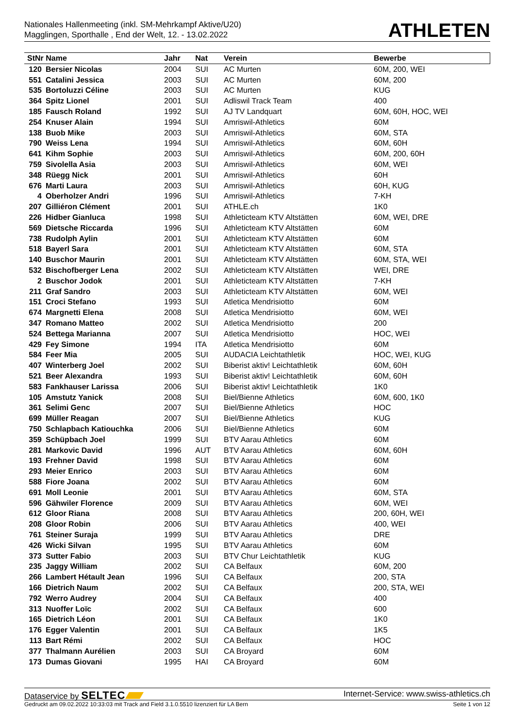Nationales Hallenmeeting (inkl. SM-Mehrkampf Aktive/U20)
Magglingen, Sporthalle , End der Welt, 12. - 13.02.2022
ATHLETEN
| StNr Name | | Jahr | Nat | Verein | Bewerbe |
| --- | --- | --- | --- | --- | --- |
| 120 | Bersier Nicolas | 2004 | SUI | AC Murten | 60M, 200, WEI |
| 551 | Catalini Jessica | 2003 | SUI | AC Murten | 60M, 200 |
| 535 | Bortoluzzi Céline | 2003 | SUI | AC Murten | KUG |
| 364 | Spitz Lionel | 2001 | SUI | Adliswil Track Team | 400 |
| 185 | Fausch Roland | 1992 | SUI | AJ TV Landquart | 60M, 60H, HOC, WEI |
| 254 | Knuser Alain | 1994 | SUI | Amriswil-Athletics | 60M |
| 138 | Buob Mike | 2003 | SUI | Amriswil-Athletics | 60M, STA |
| 790 | Weiss Lena | 1994 | SUI | Amriswil-Athletics | 60M, 60H |
| 641 | Kihm Sophie | 2003 | SUI | Amriswil-Athletics | 60M, 200, 60H |
| 759 | Sivolella Asia | 2003 | SUI | Amriswil-Athletics | 60M, WEI |
| 348 | Rüegg Nick | 2001 | SUI | Amriswil-Athletics | 60H |
| 676 | Marti Laura | 2003 | SUI | Amriswil-Athletics | 60H, KUG |
| 4 | Oberholzer Andri | 1996 | SUI | Amriswil-Athletics | 7-KH |
| 207 | Gilliéron Clément | 2001 | SUI | ATHLE.ch | 1K0 |
| 226 | Hidber Gianluca | 1998 | SUI | Athleticteam KTV Altstätten | 60M, WEI, DRE |
| 569 | Dietsche Riccarda | 1996 | SUI | Athleticteam KTV Altstätten | 60M |
| 738 | Rudolph Aylin | 2001 | SUI | Athleticteam KTV Altstätten | 60M |
| 518 | Bayerl Sara | 2001 | SUI | Athleticteam KTV Altstätten | 60M, STA |
| 140 | Buschor Maurin | 2001 | SUI | Athleticteam KTV Altstätten | 60M, STA, WEI |
| 532 | Bischofberger Lena | 2002 | SUI | Athleticteam KTV Altstätten | WEI, DRE |
| 2 | Buschor Jodok | 2001 | SUI | Athleticteam KTV Altstätten | 7-KH |
| 211 | Graf Sandro | 2003 | SUI | Athleticteam KTV Altstätten | 60M, WEI |
| 151 | Croci Stefano | 1993 | SUI | Atletica Mendrisiotto | 60M |
| 674 | Margnetti Elena | 2008 | SUI | Atletica Mendrisiotto | 60M, WEI |
| 347 | Romano Matteo | 2002 | SUI | Atletica Mendrisiotto | 200 |
| 524 | Bettega Marianna | 2007 | SUI | Atletica Mendrisiotto | HOC, WEI |
| 429 | Fey Simone | 1994 | ITA | Atletica Mendrisiotto | 60M |
| 584 | Feer Mia | 2005 | SUI | AUDACIA Leichtathletik | HOC, WEI, KUG |
| 407 | Winterberg Joel | 2002 | SUI | Biberist aktiv! Leichtathletik | 60M, 60H |
| 521 | Beer Alexandra | 1993 | SUI | Biberist aktiv! Leichtathletik | 60M, 60H |
| 583 | Fankhauser Larissa | 2006 | SUI | Biberist aktiv! Leichtathletik | 1K0 |
| 105 | Amstutz Yanick | 2008 | SUI | Biel/Bienne Athletics | 60M, 600, 1K0 |
| 361 | Selimi Genc | 2007 | SUI | Biel/Bienne Athletics | HOC |
| 699 | Müller Reagan | 2007 | SUI | Biel/Bienne Athletics | KUG |
| 750 | Schlapbach Katiouchka | 2006 | SUI | Biel/Bienne Athletics | 60M |
| 359 | Schüpbach Joel | 1999 | SUI | BTV Aarau Athletics | 60M |
| 281 | Markovic David | 1996 | AUT | BTV Aarau Athletics | 60M, 60H |
| 193 | Frehner David | 1998 | SUI | BTV Aarau Athletics | 60M |
| 293 | Meier Enrico | 2003 | SUI | BTV Aarau Athletics | 60M |
| 588 | Fiore Joana | 2002 | SUI | BTV Aarau Athletics | 60M |
| 691 | Moll Leonie | 2001 | SUI | BTV Aarau Athletics | 60M, STA |
| 596 | Gähwiler Florence | 2009 | SUI | BTV Aarau Athletics | 60M, WEI |
| 612 | Gloor Riana | 2008 | SUI | BTV Aarau Athletics | 200, 60H, WEI |
| 208 | Gloor Robin | 2006 | SUI | BTV Aarau Athletics | 400, WEI |
| 761 | Steiner Suraja | 1999 | SUI | BTV Aarau Athletics | DRE |
| 426 | Wicki Silvan | 1995 | SUI | BTV Aarau Athletics | 60M |
| 373 | Sutter Fabio | 2003 | SUI | BTV Chur Leichtathletik | KUG |
| 235 | Jaggy William | 2002 | SUI | CA Belfaux | 60M, 200 |
| 266 | Lambert Hétault Jean | 1996 | SUI | CA Belfaux | 200, STA |
| 166 | Dietrich Naum | 2002 | SUI | CA Belfaux | 200, STA, WEI |
| 792 | Werro Audrey | 2004 | SUI | CA Belfaux | 400 |
| 313 | Nuoffer Loïc | 2002 | SUI | CA Belfaux | 600 |
| 165 | Dietrich Léon | 2001 | SUI | CA Belfaux | 1K0 |
| 176 | Egger Valentin | 2001 | SUI | CA Belfaux | 1K5 |
| 113 | Bart Rémi | 2002 | SUI | CA Belfaux | HOC |
| 377 | Thalmann Aurélien | 2003 | SUI | CA Broyard | 60M |
| 173 | Dumas Giovani | 1995 | HAI | CA Broyard | 60M |
Dataservice by SELTEC
Internet-Service: www.swiss-athletics.ch
Gedruckt am 09.02.2022 10:33:03 mit Track and Field 3.1.0.5510 lizenziert für LA Bern
Seite 1 von 12